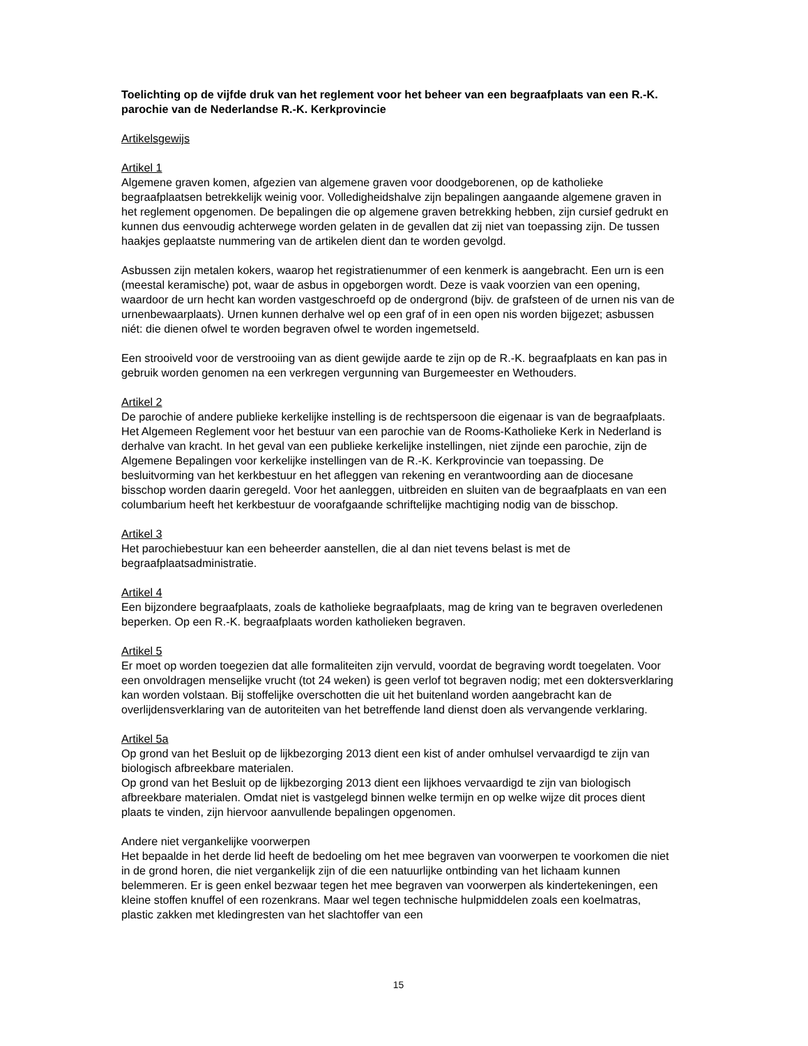Toelichting op de vijfde druk van het reglement voor het beheer van een begraafplaats van een R.-K. parochie van de Nederlandse R.-K. Kerkprovincie
Artikelsgewijs
Artikel 1
Algemene graven komen, afgezien van algemene graven voor doodgeborenen, op de katholieke begraafplaatsen betrekkelijk weinig voor. Volledigheidshalve zijn bepalingen aangaande algemene graven in het reglement opgenomen. De bepalingen die op algemene graven betrekking hebben, zijn cursief gedrukt en kunnen dus eenvoudig achterwege worden gelaten in de gevallen dat zij niet van toepassing zijn. De tussen haakjes geplaatste nummering van de artikelen dient dan te worden gevolgd.
Asbussen zijn metalen kokers, waarop het registratienummer of een kenmerk is aangebracht. Een urn is een (meestal keramische) pot, waar de asbus in opgeborgen wordt. Deze is vaak voorzien van een opening, waardoor de urn hecht kan worden vastgeschroefd op de ondergrond (bijv. de grafsteen of de urnen nis van de urnenbewaarplaats). Urnen kunnen derhalve wel op een graf of in een open nis worden bijgezet; asbussen niét: die dienen ofwel te worden begraven ofwel te worden ingemetseld.
Een strooiveld voor de verstrooiing van as dient gewijde aarde te zijn op de R.-K. begraafplaats en kan pas in gebruik worden genomen na een verkregen vergunning van Burgemeester en Wethouders.
Artikel 2
De parochie of andere publieke kerkelijke instelling is de rechtspersoon die eigenaar is van de begraafplaats. Het Algemeen Reglement voor het bestuur van een parochie van de Rooms-Katholieke Kerk in Nederland is derhalve van kracht. In het geval van een publieke kerkelijke instellingen, niet zijnde een parochie, zijn de Algemene Bepalingen voor kerkelijke instellingen van de R.-K. Kerkprovincie van toepassing. De besluitvorming van het kerkbestuur en het afleggen van rekening en verantwoording aan de diocesane bisschop worden daarin geregeld. Voor het aanleggen, uitbreiden en sluiten van de begraafplaats en van een columbarium heeft het kerkbestuur de voorafgaande schriftelijke machtiging nodig van de bisschop.
Artikel 3
Het parochiebestuur kan een beheerder aanstellen, die al dan niet tevens belast is met de begraafplaatsadministratie.
Artikel 4
Een bijzondere begraafplaats, zoals de katholieke begraafplaats, mag de kring van te begraven overledenen beperken. Op een R.-K. begraafplaats worden katholieken begraven.
Artikel 5
Er moet op worden toegezien dat alle formaliteiten zijn vervuld, voordat de begraving wordt toegelaten. Voor een onvoldragen menselijke vrucht (tot 24 weken) is geen verlof tot begraven nodig; met een doktersverklaring kan worden volstaan. Bij stoffelijke overschotten die uit het buitenland worden aangebracht kan de overlijdensverklaring van de autoriteiten van het betreffende land dienst doen als vervangende verklaring.
Artikel 5a
Op grond van het Besluit op de lijkbezorging 2013 dient een kist of ander omhulsel vervaardigd te zijn van biologisch afbreekbare materialen.
Op grond van het Besluit op de lijkbezorging 2013 dient een lijkhoes vervaardigd te zijn van biologisch afbreekbare materialen. Omdat niet is vastgelegd binnen welke termijn en op welke wijze dit proces dient plaats te vinden, zijn hiervoor aanvullende bepalingen opgenomen.
Andere niet vergankelijke voorwerpen
Het bepaalde in het derde lid heeft de bedoeling om het mee begraven van voorwerpen te voorkomen die niet in de grond horen, die niet vergankelijk zijn of die een natuurlijke ontbinding van het lichaam kunnen belemmeren. Er is geen enkel bezwaar tegen het mee begraven van voorwerpen als kindertekeningen, een kleine stoffen knuffel of een rozenkrans. Maar wel tegen technische hulpmiddelen zoals een koelmatras, plastic zakken met kledingresten van het slachtoffer van een
15